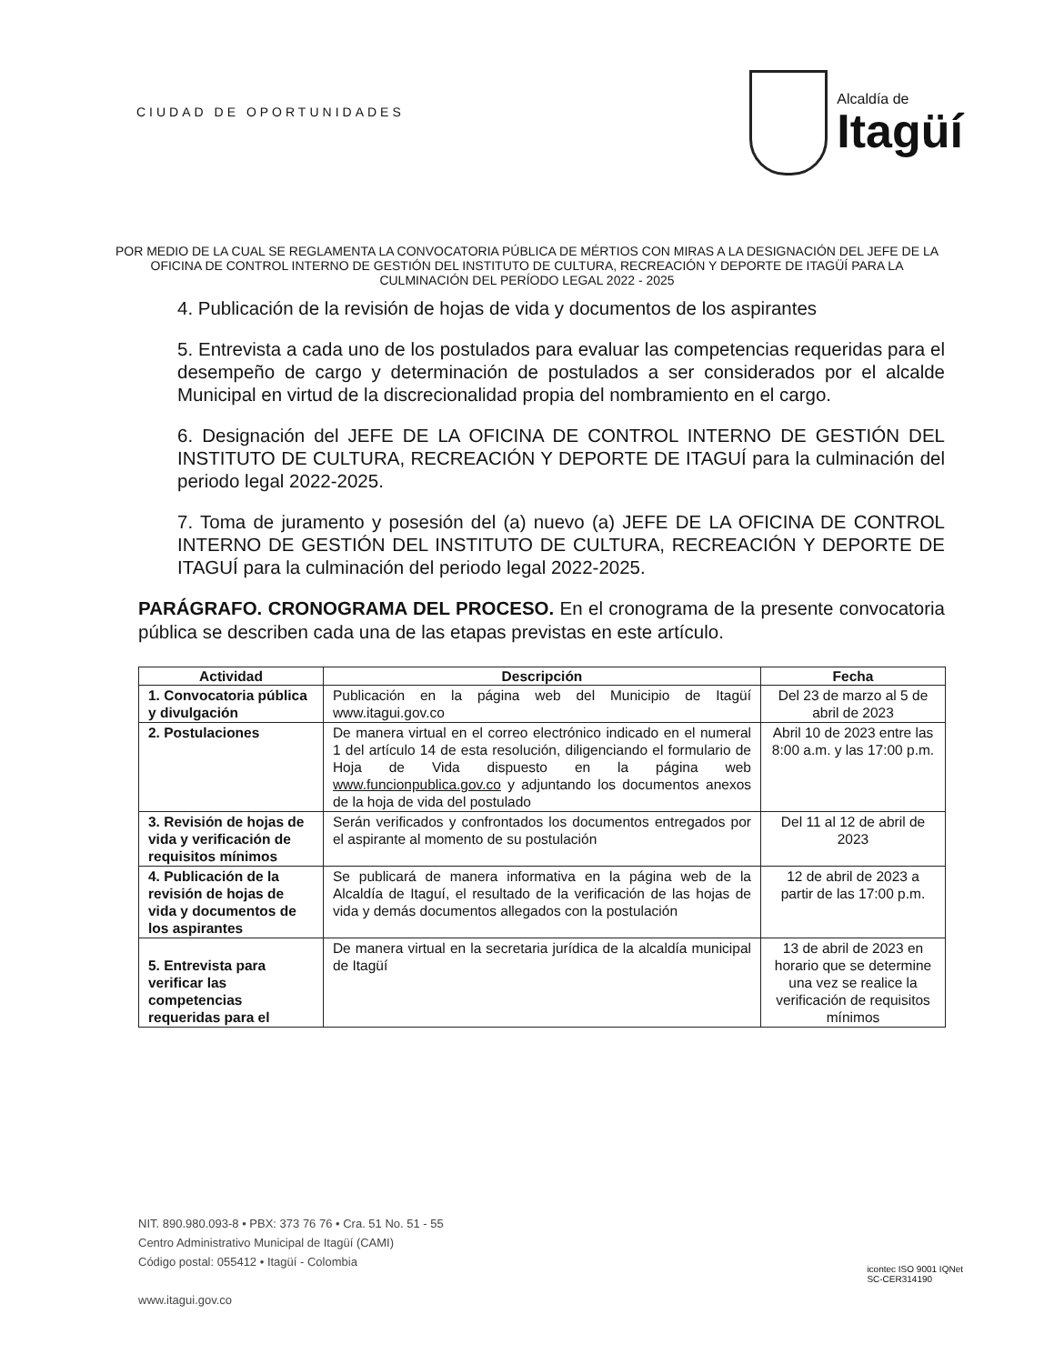CIUDAD DE OPORTUNIDADES
Alcaldía de
Itagüí
POR MEDIO DE LA CUAL SE REGLAMENTA LA CONVOCATORIA PÚBLICA DE MÉRTIOS CON MIRAS A LA DESIGNACIÓN DEL JEFE DE LA OFICINA DE CONTROL INTERNO DE GESTIÓN DEL INSTITUTO DE CULTURA, RECREACIÓN Y DEPORTE DE ITAGÜÍ PARA LA CULMINACIÓN DEL PERÍODO LEGAL 2022 - 2025
4. Publicación de la revisión de hojas de vida y documentos de los aspirantes
5. Entrevista a cada uno de los postulados para evaluar las competencias requeridas para el desempeño de cargo y determinación de postulados a ser considerados por el alcalde Municipal en virtud de la discrecionalidad propia del nombramiento en el cargo.
6. Designación del JEFE DE LA OFICINA DE CONTROL INTERNO DE GESTIÓN DEL INSTITUTO DE CULTURA, RECREACIÓN Y DEPORTE DE ITAGUÍ para la culminación del periodo legal 2022-2025.
7. Toma de juramento y posesión del (a) nuevo (a) JEFE DE LA OFICINA DE CONTROL INTERNO DE GESTIÓN DEL INSTITUTO DE CULTURA, RECREACIÓN Y DEPORTE DE ITAGUÍ para la culminación del periodo legal 2022-2025.
PARÁGRAFO. CRONOGRAMA DEL PROCESO. En el cronograma de la presente convocatoria pública se describen cada una de las etapas previstas en este artículo.
| Actividad | Descripción | Fecha |
| --- | --- | --- |
| 1. Convocatoria pública y divulgación | Publicación en la página web del Municipio de Itagüí www.itagui.gov.co | Del 23 de marzo al 5 de abril de 2023 |
| 2. Postulaciones | De manera virtual en el correo electrónico indicado en el numeral 1 del artículo 14 de esta resolución, diligenciando el formulario de Hoja de Vida dispuesto en la página web www.funcionpublica.gov.co y adjuntando los documentos anexos de la hoja de vida del postulado | Abril 10 de 2023 entre las 8:00 a.m. y las 17:00 p.m. |
| 3. Revisión de hojas de vida y verificación de requisitos mínimos | Serán verificados y confrontados los documentos entregados por el aspirante al momento de su postulación | Del 11 al 12 de abril de 2023 |
| 4. Publicación de la revisión de hojas de vida y documentos de los aspirantes | Se publicará de manera informativa en la página web de la Alcaldía de Itaguí, el resultado de la verificación de las hojas de vida y demás documentos allegados con la postulación | 12 de abril de 2023 a partir de las 17:00 p.m. |
| 5. Entrevista para verificar las competencias requeridas para el | De manera virtual en la secretaria jurídica de la alcaldía municipal de Itagüí | 13 de abril de 2023 en horario que se determine una vez se realice la verificación de requisitos mínimos |
NIT. 890.980.093-8 • PBX: 373 76 76 • Cra. 51 No. 51 - 55
Centro Administrativo Municipal de Itagüí (CAMI)
Código postal: 055412 • Itagüí - Colombia
www.itagui.gov.co
icontec ISO 9001 IQNet
SC-CER314190